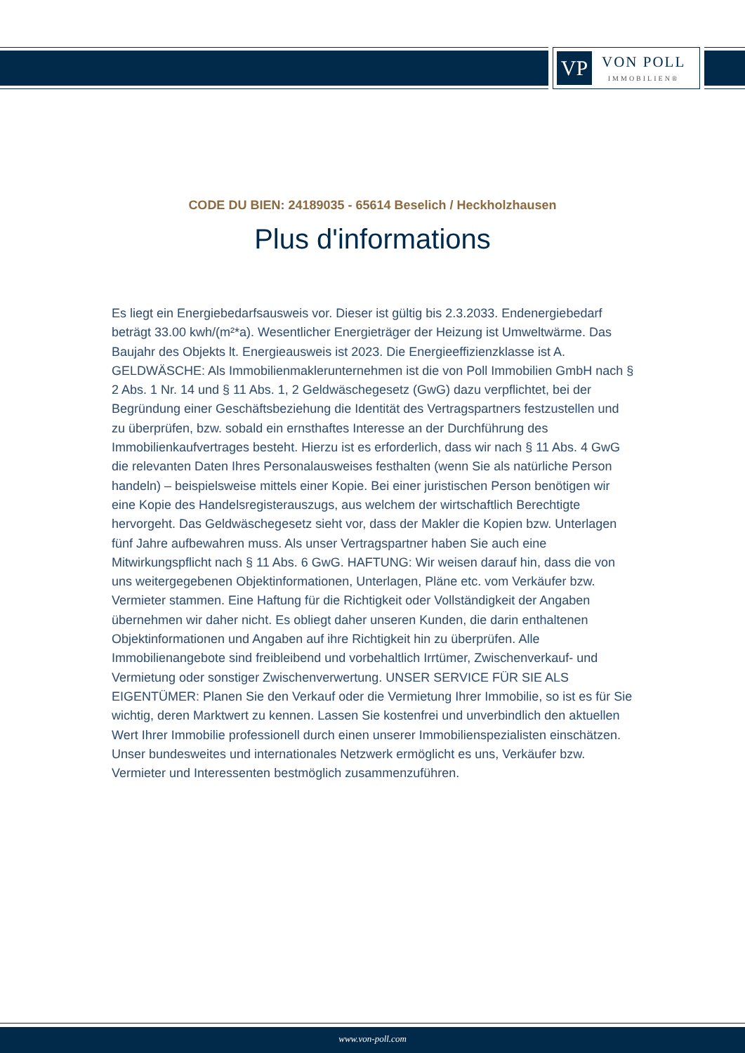VP
VON POLL
IMMOBILIEN®
CODE DU BIEN: 24189035 - 65614 Beselich / Heckholzhausen
Plus d'informations
Es liegt ein Energiebedarfsausweis vor. Dieser ist gültig bis 2.3.2033. Endenergiebedarf beträgt 33.00 kwh/(m²*a). Wesentlicher Energieträger der Heizung ist Umweltwärme. Das Baujahr des Objekts lt. Energieausweis ist 2023. Die Energieeffizienzklasse ist A. GELDWÄSCHE: Als Immobilienmaklerunternehmen ist die von Poll Immobilien GmbH nach § 2 Abs. 1 Nr. 14 und § 11 Abs. 1, 2 Geldwäschegesetz (GwG) dazu verpflichtet, bei der Begründung einer Geschäftsbeziehung die Identität des Vertragspartners festzustellen und zu überprüfen, bzw. sobald ein ernsthaftes Interesse an der Durchführung des Immobilienkaufvertrages besteht. Hierzu ist es erforderlich, dass wir nach § 11 Abs. 4 GwG die relevanten Daten Ihres Personalausweises festhalten (wenn Sie als natürliche Person handeln) – beispielsweise mittels einer Kopie. Bei einer juristischen Person benötigen wir eine Kopie des Handelsregisterauszugs, aus welchem der wirtschaftlich Berechtigte hervorgeht. Das Geldwäschegesetz sieht vor, dass der Makler die Kopien bzw. Unterlagen fünf Jahre aufbewahren muss. Als unser Vertragspartner haben Sie auch eine Mitwirkungspflicht nach § 11 Abs. 6 GwG. HAFTUNG: Wir weisen darauf hin, dass die von uns weitergegebenen Objektinformationen, Unterlagen, Pläne etc. vom Verkäufer bzw. Vermieter stammen. Eine Haftung für die Richtigkeit oder Vollständigkeit der Angaben übernehmen wir daher nicht. Es obliegt daher unseren Kunden, die darin enthaltenen Objektinformationen und Angaben auf ihre Richtigkeit hin zu überprüfen. Alle Immobilienangebote sind freibleibend und vorbehaltlich Irrtümer, Zwischenverkauf- und Vermietung oder sonstiger Zwischenverwertung. UNSER SERVICE FÜR SIE ALS EIGENTÜMER: Planen Sie den Verkauf oder die Vermietung Ihrer Immobilie, so ist es für Sie wichtig, deren Marktwert zu kennen. Lassen Sie kostenfrei und unverbindlich den aktuellen Wert Ihrer Immobilie professionell durch einen unserer Immobilienspezialisten einschätzen. Unser bundesweites und internationales Netzwerk ermöglicht es uns, Verkäufer bzw. Vermieter und Interessenten bestmöglich zusammenzuführen.
www.von-poll.com